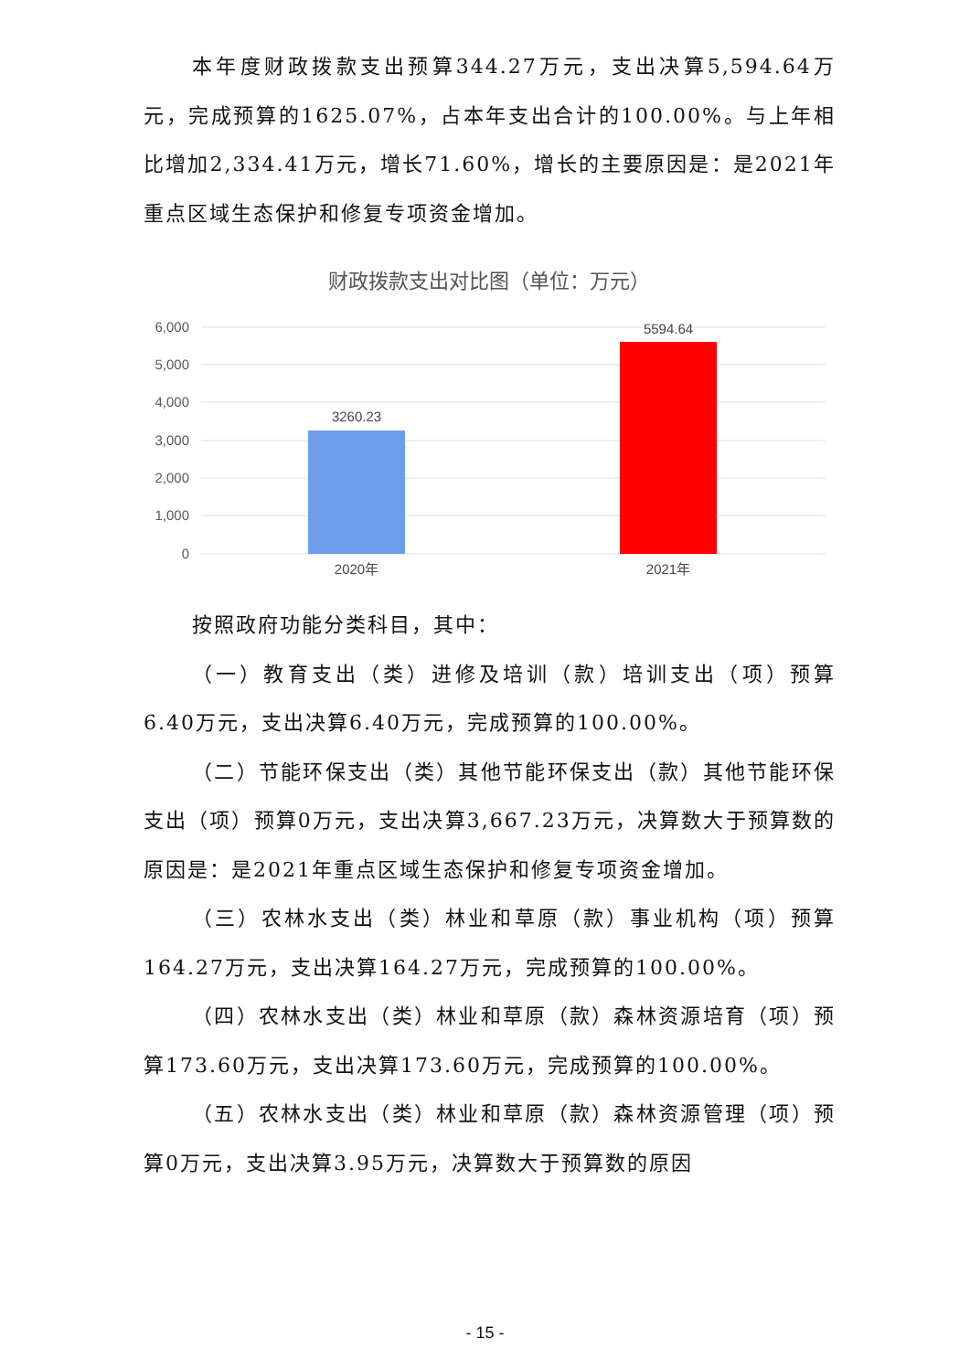本年度财政拨款支出预算344.27万元，支出决算5,594.64万元，完成预算的1625.07%，占本年支出合计的100.00%。与上年相比增加2,334.41万元，增长71.60%，增长的主要原因是：是2021年重点区域生态保护和修复专项资金增加。
财政拨款支出对比图（单位：万元）
6,000
5,000
4,000
3,000
2,000
1,000
0
3260.23
5594.64
2020年
2021年
按照政府功能分类科目，其中：
（一）教育支出（类）进修及培训（款）培训支出（项）预算6.40万元，支出决算6.40万元，完成预算的100.00%。
（二）节能环保支出（类）其他节能环保支出（款）其他节能环保支出（项）预算0万元，支出决算3,667.23万元，决算数大于预算数的原因是：是2021年重点区域生态保护和修复专项资金增加。
（三）农林水支出（类）林业和草原（款）事业机构（项）预算164.27万元，支出决算164.27万元，完成预算的100.00%。
（四）农林水支出（类）林业和草原（款）森林资源培育（项）预算173.60万元，支出决算173.60万元，完成预算的100.00%。
（五）农林水支出（类）林业和草原（款）森林资源管理（项）预算0万元，支出决算3.95万元，决算数大于预算数的原因
- 15 -